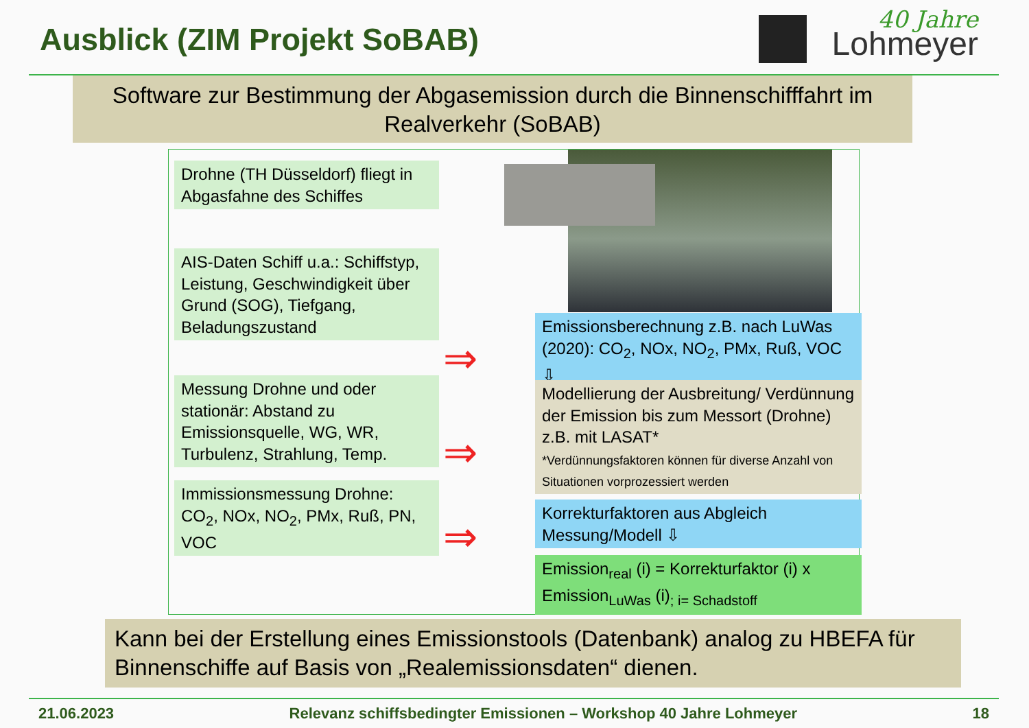Ausblick (ZIM Projekt SoBAB)
40 Jahre
Lohmeyer
Software zur Bestimmung der Abgasemission durch die Binnenschifffahrt im Realverkehr (SoBAB)
Drohne (TH Düsseldorf) fliegt in Abgasfahne des Schiffes
AIS-Daten Schiff u.a.: Schiffstyp, Leistung, Geschwindigkeit über Grund (SOG), Tiefgang, Beladungszustand
Messung Drohne und oder stationär: Abstand zu Emissionsquelle, WG, WR, Turbulenz, Strahlung, Temp.
Immissionsmessung Drohne: CO<sub>2</sub>, NOx, NO<sub>2</sub>, PMx, Ruß, PN, VOC
⇒
⇒
⇒
Emissionsberechnung z.B. nach LuWas (2020): CO<sub>2</sub>, NOx, NO<sub>2</sub>, PMx, Ruß, VOC ⇩
Modellierung der Ausbreitung/ Verdünnung der Emission bis zum Messort (Drohne) z.B. mit LASAT*
*Verdünnungsfaktoren können für diverse Anzahl von Situationen vorprozessiert werden
Korrekturfaktoren aus Abgleich Messung/Modell ⇩
Emission<sub>real</sub> (i) = Korrekturfaktor (i) x Emission<sub>LuWas</sub> (i)<sub>; i= Schadstoff</sub>
Kann bei der Erstellung eines Emissionstools (Datenbank) analog zu HBEFA für Binnenschiffe auf Basis von „Realemissionsdaten“ dienen.
21.06.2023 Relevanz schiffsbedingter Emissionen – Workshop 40 Jahre Lohmeyer 18